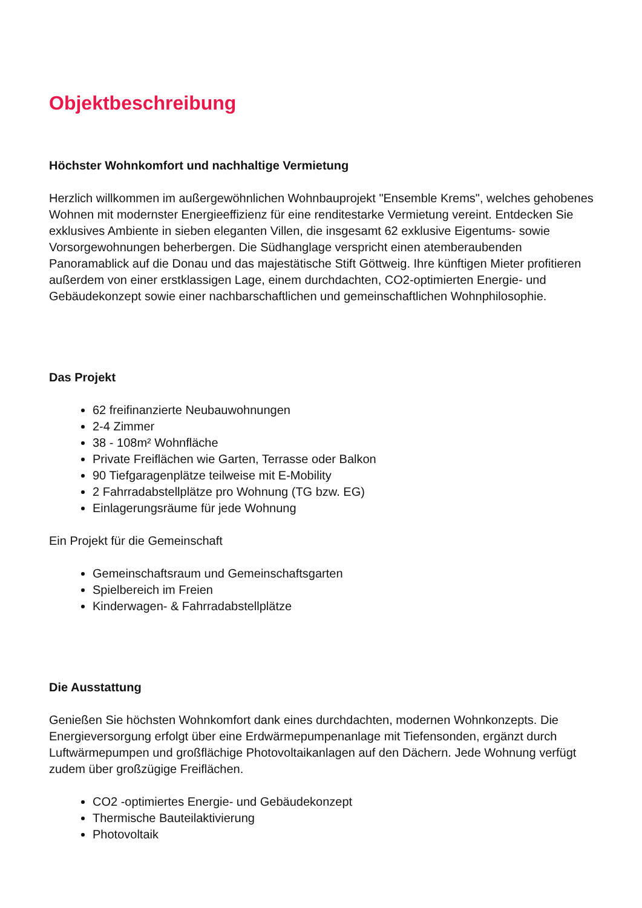Objektbeschreibung
Höchster Wohnkomfort und nachhaltige Vermietung
Herzlich willkommen im außergewöhnlichen Wohnbauprojekt "Ensemble Krems", welches gehobenes Wohnen mit modernster Energieeffizienz für eine renditestarke Vermietung vereint. Entdecken Sie exklusives Ambiente in sieben eleganten Villen, die insgesamt 62 exklusive Eigentums- sowie Vorsorgewohnungen beherbergen. Die Südhanglage verspricht einen atemberaubenden Panoramablick auf die Donau und das majestätische Stift Göttweig. Ihre künftigen Mieter profitieren außerdem von einer erstklassigen Lage, einem durchdachten, CO2-optimierten Energie- und Gebäudekonzept sowie einer nachbarschaftlichen und gemeinschaftlichen Wohnphilosophie.
Das Projekt
62 freifinanzierte Neubauwohnungen
2-4 Zimmer
38 - 108m² Wohnfläche
Private Freiflächen wie Garten, Terrasse oder Balkon
90 Tiefgaragenplätze teilweise mit E-Mobility
2 Fahrradabstellplätze pro Wohnung (TG bzw. EG)
Einlagerungsräume für jede Wohnung
Ein Projekt für die Gemeinschaft
Gemeinschaftsraum und Gemeinschaftsgarten
Spielbereich im Freien
Kinderwagen- & Fahrradabstellplätze
Die Ausstattung
Genießen Sie höchsten Wohnkomfort dank eines durchdachten, modernen Wohnkonzepts. Die Energieversorgung erfolgt über eine Erdwärmepumpenanlage mit Tiefensonden, ergänzt durch Luftwärmepumpen und großflächige Photovoltaikanlagen auf den Dächern. Jede Wohnung verfügt zudem über großzügige Freiflächen.
CO2 -optimiertes Energie- und Gebäudekonzept
Thermische Bauteilaktivierung
Photovoltaik